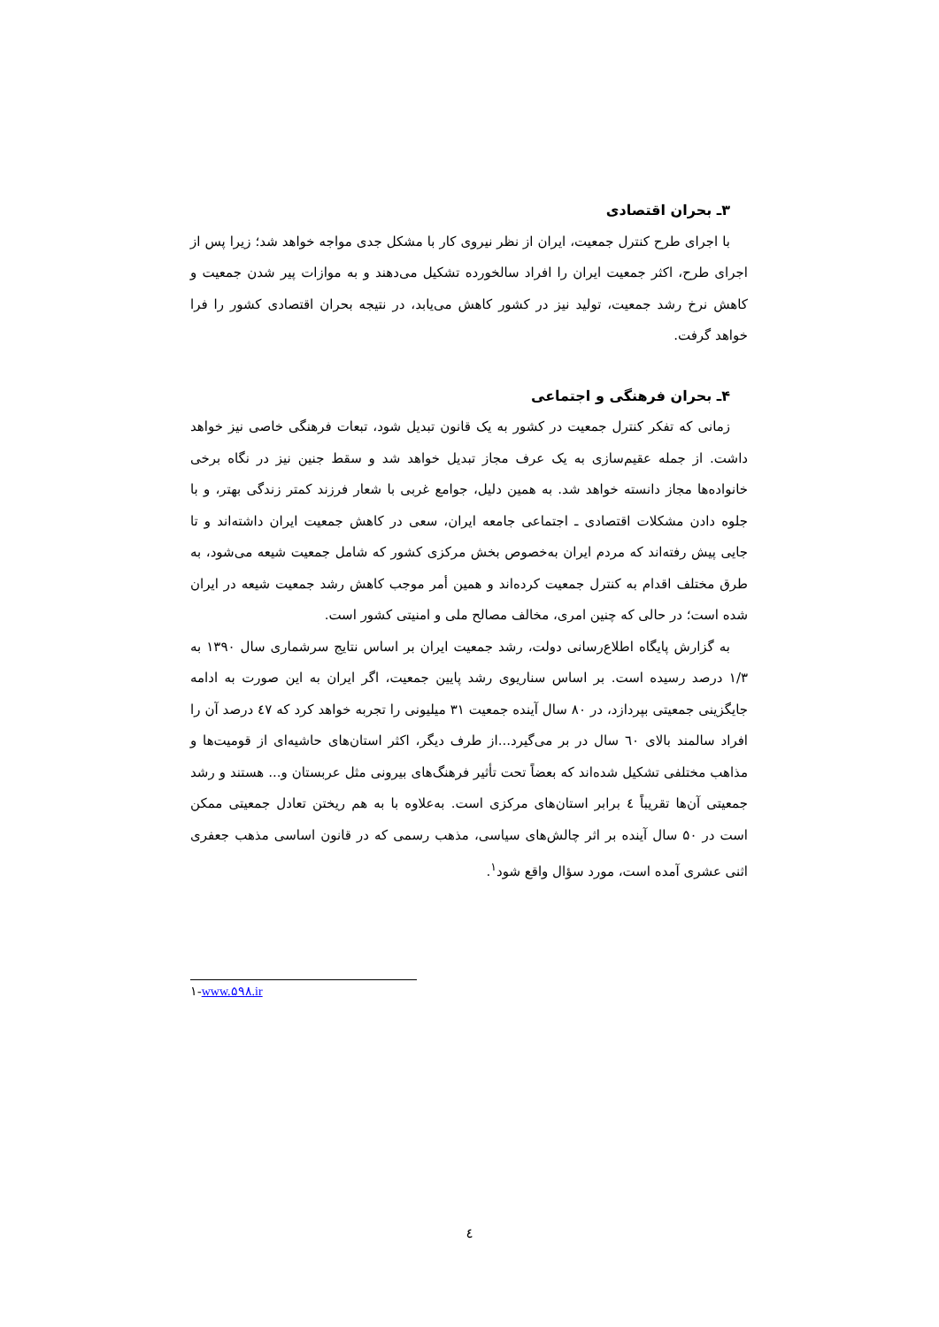۳ـ بحران اقتصادی
با اجرای طرح کنترل جمعیت، ایران از نظر نیروی کار با مشکل جدی مواجه خواهد شد؛ زیرا پس از اجرای طرح، اکثر جمعیت ایران را افراد سالخورده تشکیل می‌دهند و به موازات پیر شدن جمعیت و کاهش نرخ رشد جمعیت، تولید نیز در کشور کاهش می‌یابد، در نتیجه بحران اقتصادی کشور را فرا خواهد گرفت.
۴ـ بحران فرهنگی و اجتماعی
زمانی که تفکر کنترل جمعیت در کشور به یک قانون تبدیل شود، تبعات فرهنگی خاصی نیز خواهد داشت. از جمله عقیم‌سازی به یک عرف مجاز تبدیل خواهد شد و سقط جنین نیز در نگاه برخی خانواده‌ها مجاز دانسته خواهد شد. به همین دلیل، جوامع غربی با شعار فرزند کمتر زندگی بهتر، و با جلوه دادن مشکلات اقتصادی ـ اجتماعی جامعه ایران، سعی در کاهش جمعیت ایران داشته‌اند و تا جایی پیش رفته‌اند که مردم ایران به‌خصوص بخش مرکزی کشور که شامل جمعیت شیعه می‌شود، به طرق مختلف اقدام به کنترل جمعیت کرده‌اند و همین أمر موجب کاهش رشد جمعیت شیعه در ایران شده است؛ در حالی که چنین امری، مخالف مصالح ملی و امنیتی کشور است.
به گزارش پایگاه اطلاع‌رسانی دولت، رشد جمعیت ایران بر اساس نتایج سرشماری سال ۱۳۹۰ به ۱/۳ درصد رسیده است. بر اساس سناریوی رشد پایین جمعیت، اگر ایران به این صورت به ادامه جایگزینی جمعیتی بپردازد، در ۸۰ سال آینده جمعیت ۳۱ میلیونی را تجربه خواهد کرد که ٤٧ درصد آن را افراد سالمند بالای ٦٠ سال در بر می‌گیرد...از طرف دیگر، اکثر استان‌های حاشیه‌ای از قومیت‌ها و مذاهب مختلفی تشکیل شده‌اند که بعضاً تحت تأثیر فرهنگ‌های بیرونی مثل عربستان و... هستند و رشد جمعیتی آن‌ها تقریباً ٤ برابر استان‌های مرکزی است. به‌علاوه با به هم ریختن تعادل جمعیتی ممکن است در ۵۰ سال آینده بر اثر چالش‌های سیاسی، مذهب رسمی که در قانون اساسی مذهب جعفری اثنی عشری آمده است، مورد سؤال واقع شود<sup>۱</sup>.
۱-www.۵۹۸.ir
٤